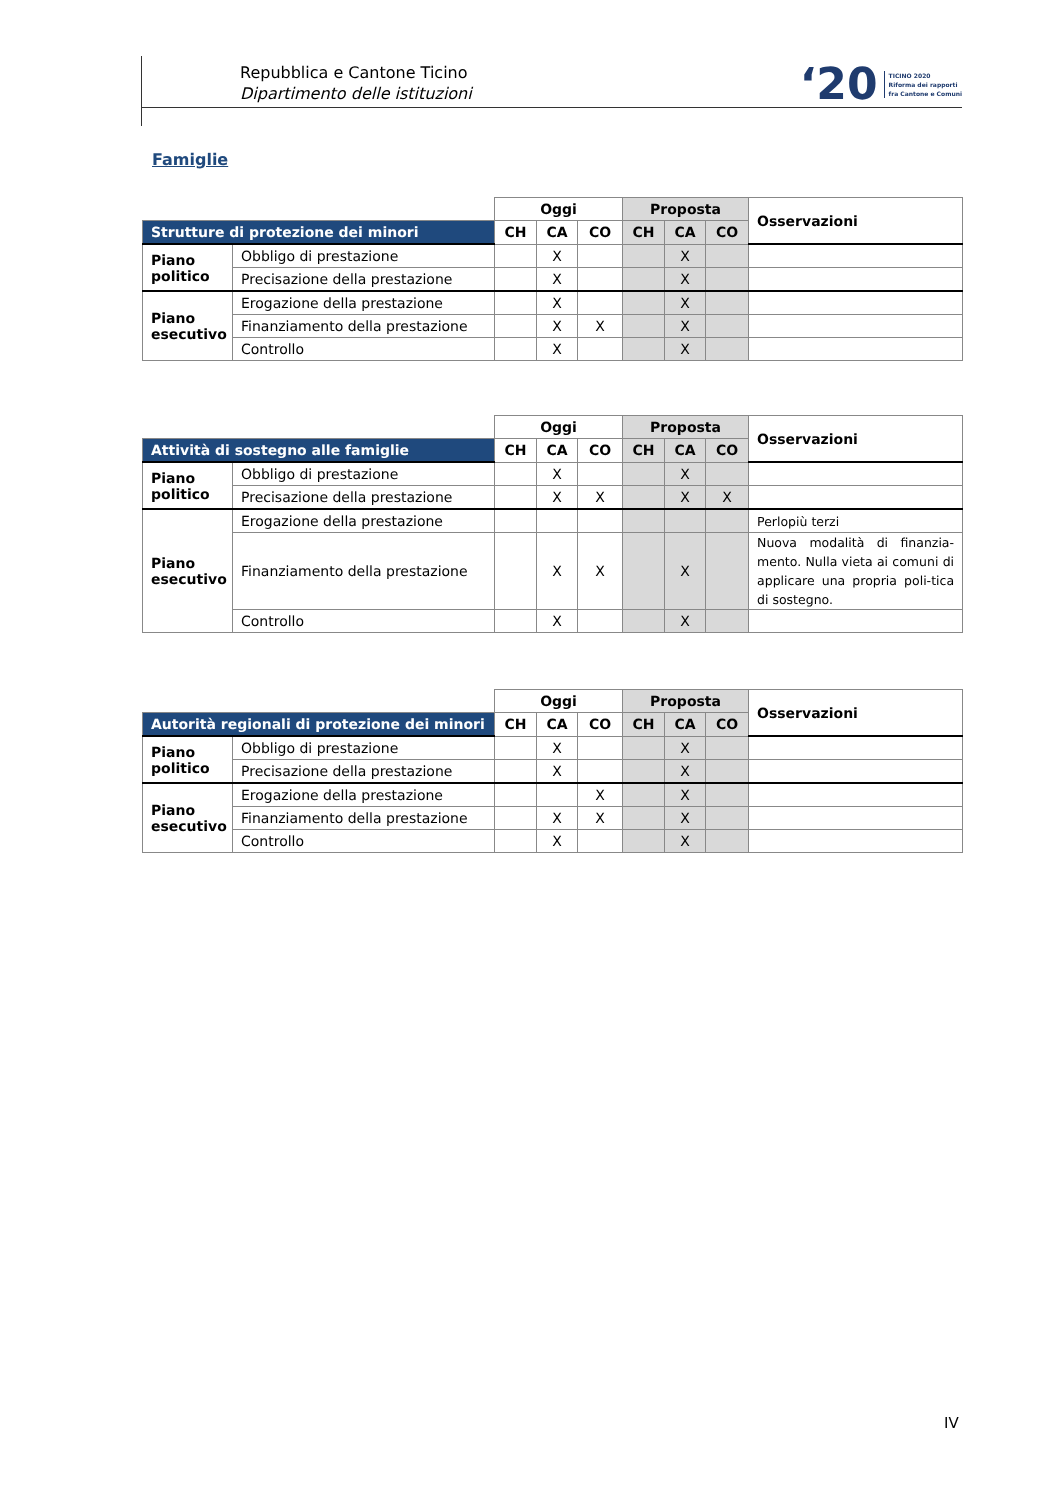Repubblica e Cantone Ticino
Dipartimento delle istituzioni
‘20 TICINO 2020
Riforma dei rapporti
fra Cantone e Comuni
Famiglie
| | | Oggi | | | Proposta | | | Osservazioni |
| Strutture di protezione dei minori | | CH | CA | CO | CH | CA | CO | |
| Piano politico | Obbligo di prestazione | | X | | | X | | |
| | Precisazione della prestazione | | X | | | X | | |
| Piano esecutivo | Erogazione della prestazione | | X | | | X | | |
| | Finanziamento della prestazione | | X | X | | X | | |
| | Controllo | | X | | | X | | |
| | | Oggi | | | Proposta | | | Osservazioni |
| Attività di sostegno alle famiglie | | CH | CA | CO | CH | CA | CO | |
| Piano politico | Obbligo di prestazione | | X | | | X | | |
| | Precisazione della prestazione | | X | X | | X | X | |
| Piano esecutivo | Erogazione della prestazione | | | | | | | Perlopiù terzi |
| | Finanziamento della prestazione | | X | X | | X | | Nuova modalità di finanzia-mento. Nulla vieta ai comuni di applicare una propria poli-tica di sostegno. |
| | Controllo | | X | | | X | | |
| | | Oggi | | | Proposta | | | Osservazioni |
| Autorità regionali di protezione dei minori | | CH | CA | CO | CH | CA | CO | |
| Piano politico | Obbligo di prestazione | | X | | | X | | |
| | Precisazione della prestazione | | X | | | X | | |
| Piano esecutivo | Erogazione della prestazione | | | X | | X | | |
| | Finanziamento della prestazione | | X | X | | X | | |
| | Controllo | | X | | | X | | |
IV